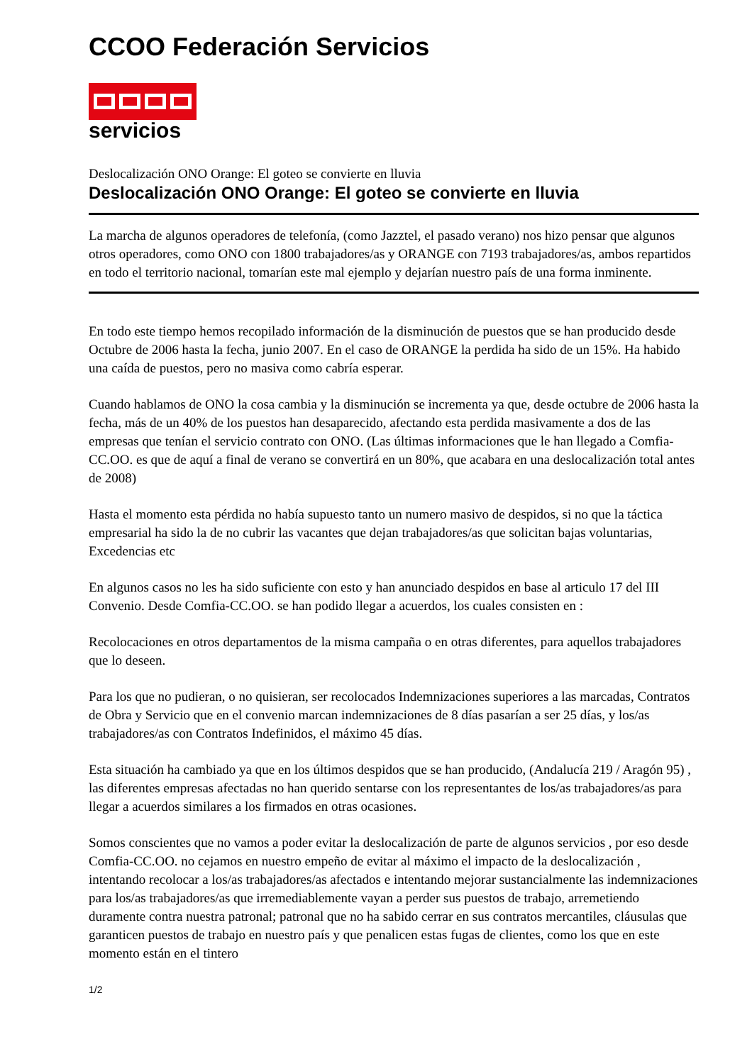CCOO Federación Servicios
servicios
Deslocalización ONO Orange: El goteo se convierte en lluvia
Deslocalización ONO Orange: El goteo se convierte en lluvia
La marcha de algunos operadores de telefonía, (como Jazztel, el pasado verano) nos hizo pensar que algunos otros operadores, como ONO con 1800 trabajadores/as y ORANGE con 7193 trabajadores/as, ambos repartidos en todo el territorio nacional, tomarían este mal ejemplo y dejarían nuestro país de una forma inminente.
En todo este tiempo hemos recopilado información de la disminución de puestos que se han producido desde Octubre de 2006 hasta la fecha, junio 2007. En el caso de ORANGE la perdida ha sido de un 15%. Ha habido una caída de puestos, pero no masiva como cabría esperar.
Cuando hablamos de ONO la cosa cambia y la disminución se incrementa ya que, desde octubre de 2006 hasta la fecha, más de un 40% de los puestos han desaparecido, afectando esta perdida masivamente a dos de las empresas que tenían el servicio contrato con ONO. (Las últimas informaciones que le han llegado a Comfia-CC.OO. es que de aquí a final de verano se convertirá en un 80%, que acabara en una deslocalización total antes de 2008)
Hasta el momento esta pérdida no había supuesto tanto un numero masivo de despidos, si no que la táctica empresarial ha sido la de no cubrir las vacantes que dejan trabajadores/as que solicitan bajas voluntarias, Excedencias etc
En algunos casos no les ha sido suficiente con esto y han anunciado despidos en base al articulo 17 del III Convenio. Desde Comfia-CC.OO. se han podido llegar a acuerdos, los cuales consisten en :
Recolocaciones en otros departamentos de la misma campaña o en otras diferentes, para aquellos trabajadores que lo deseen.
Para los que no pudieran, o no quisieran, ser recolocados Indemnizaciones superiores a las marcadas, Contratos de Obra y Servicio que en el convenio marcan indemnizaciones de 8 días pasarían a ser 25 días, y los/as trabajadores/as con Contratos Indefinidos, el máximo 45 días.
Esta situación ha cambiado ya que en los últimos despidos que se han producido, (Andalucía 219 / Aragón 95) , las diferentes empresas afectadas no han querido sentarse con los representantes de los/as trabajadores/as para llegar a acuerdos similares a los firmados en otras ocasiones.
Somos conscientes que no vamos a poder evitar la deslocalización de parte de algunos servicios , por eso desde Comfia-CC.OO. no cejamos en nuestro empeño de evitar al máximo el impacto de la deslocalización , intentando recolocar a los/as trabajadores/as afectados e intentando mejorar sustancialmente las indemnizaciones para los/as trabajadores/as que irremediablemente vayan a perder sus puestos de trabajo, arremetiendo duramente contra nuestra patronal; patronal que no ha sabido cerrar en sus contratos mercantiles, cláusulas que garanticen puestos de trabajo en nuestro país y que penalicen estas fugas de clientes, como los que en este momento están en el tintero
1/2